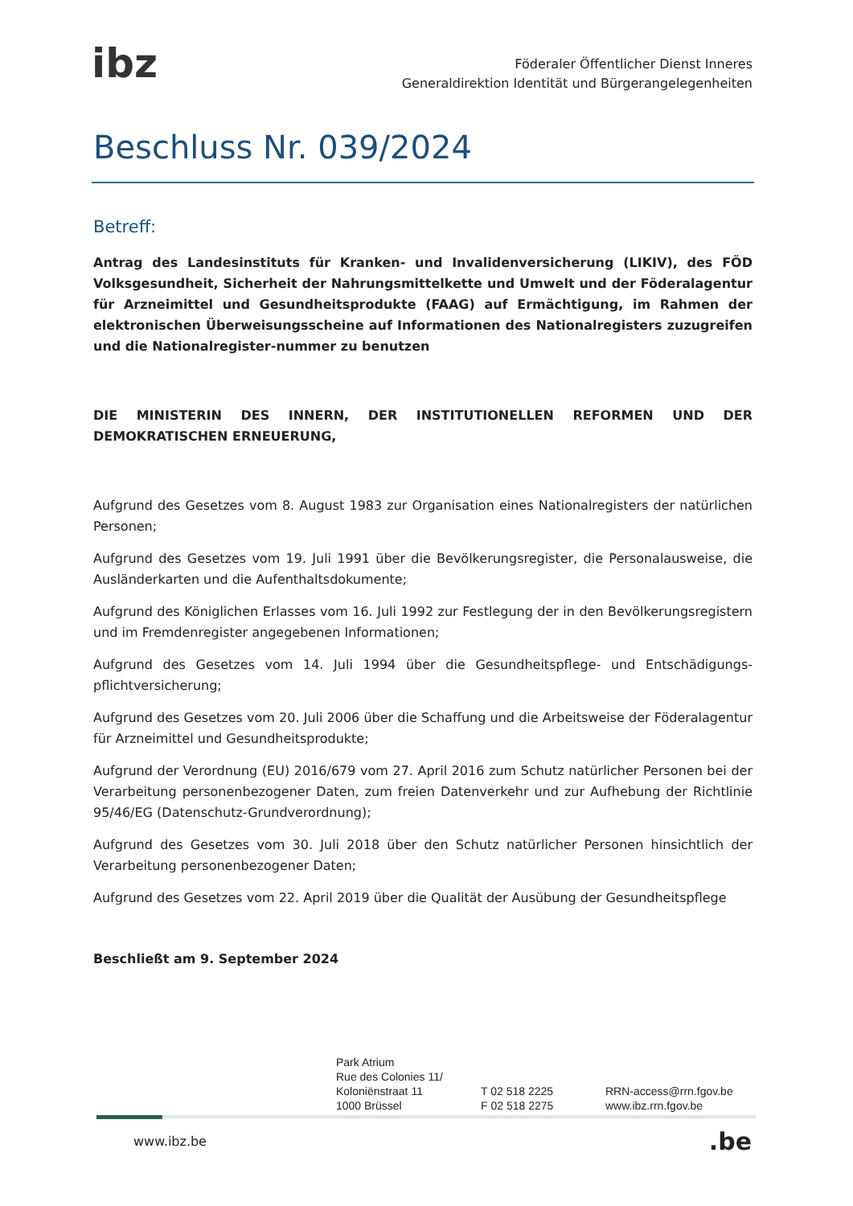ibz
Föderaler Öffentlicher Dienst Inneres
Generaldirektion Identität und Bürgerangelegenheiten
Beschluss Nr. 039/2024
Betreff:
Antrag des Landesinstituts für Kranken- und Invalidenversicherung (LIKIV), des FÖD Volksgesundheit, Sicherheit der Nahrungsmittelkette und Umwelt und der Föderalagentur für Arzneimittel und Gesundheitsprodukte (FAAG) auf Ermächtigung, im Rahmen der elektronischen Überweisungsscheine auf Informationen des Nationalregisters zuzugreifen und die Nationalregister-nummer zu benutzen
DIE MINISTERIN DES INNERN, DER INSTITUTIONELLEN REFORMEN UND DER DEMOKRATISCHEN ERNEUERUNG,
Aufgrund des Gesetzes vom 8. August 1983 zur Organisation eines Nationalregisters der natürlichen Personen;
Aufgrund des Gesetzes vom 19. Juli 1991 über die Bevölkerungsregister, die Personalausweise, die Ausländerkarten und die Aufenthaltsdokumente;
Aufgrund des Königlichen Erlasses vom 16. Juli 1992 zur Festlegung der in den Bevölkerungsregistern und im Fremdenregister angegebenen Informationen;
Aufgrund des Gesetzes vom 14. Juli 1994 über die Gesundheitspflege- und Entschädigungs-pflichtversicherung;
Aufgrund des Gesetzes vom 20. Juli 2006 über die Schaffung und die Arbeitsweise der Föderalagentur für Arzneimittel und Gesundheitsprodukte;
Aufgrund der Verordnung (EU) 2016/679 vom 27. April 2016 zum Schutz natürlicher Personen bei der Verarbeitung personenbezogener Daten, zum freien Datenverkehr und zur Aufhebung der Richtlinie 95/46/EG (Datenschutz-Grundverordnung);
Aufgrund des Gesetzes vom 30. Juli 2018 über den Schutz natürlicher Personen hinsichtlich der Verarbeitung personenbezogener Daten;
Aufgrund des Gesetzes vom 22. April 2019 über die Qualität der Ausübung der Gesundheitspflege
Beschließt am 9. September 2024
Park Atrium
Rue des Colonies 11/
Koloniënstraat 11
1000 Brüssel
T 02 518 2225
F 02 518 2275
RRN-access@rrn.fgov.be
www.ibz.rrn.fgov.be
www.ibz.be .be